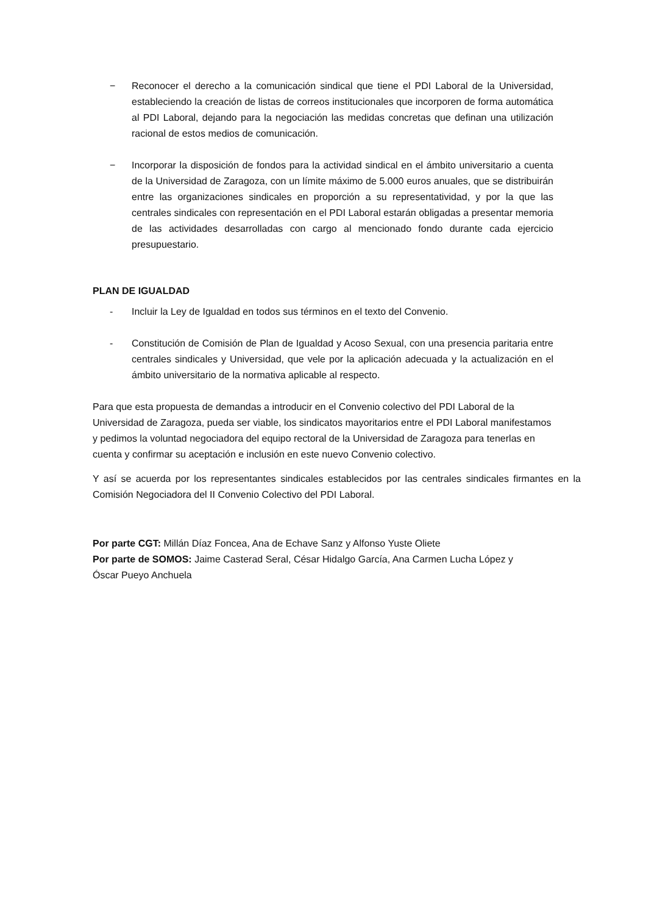− Reconocer el derecho a la comunicación sindical que tiene el PDI Laboral de la Universidad, estableciendo la creación de listas de correos institucionales que incorporen de forma automática al PDI Laboral, dejando para la negociación las medidas concretas que definan una utilización racional de estos medios de comunicación.
− Incorporar la disposición de fondos para la actividad sindical en el ámbito universitario a cuenta de la Universidad de Zaragoza, con un límite máximo de 5.000 euros anuales, que se distribuirán entre las organizaciones sindicales en proporción a su representatividad, y por la que las centrales sindicales con representación en el PDI Laboral estarán obligadas a presentar memoria de las actividades desarrolladas con cargo al mencionado fondo durante cada ejercicio presupuestario.
PLAN DE IGUALDAD
- Incluir la Ley de Igualdad en todos sus términos en el texto del Convenio.
- Constitución de Comisión de Plan de Igualdad y Acoso Sexual, con una presencia paritaria entre centrales sindicales y Universidad, que vele por la aplicación adecuada y la actualización en el ámbito universitario de la normativa aplicable al respecto.
Para que esta propuesta de demandas a introducir en el Convenio colectivo del PDI Laboral de la Universidad de Zaragoza, pueda ser viable, los sindicatos mayoritarios entre el PDI Laboral manifestamos y pedimos la voluntad negociadora del equipo rectoral de la Universidad de Zaragoza para tenerlas en cuenta y confirmar su aceptación e inclusión en este nuevo Convenio colectivo.
Y así se acuerda por los representantes sindicales establecidos por las centrales sindicales firmantes en la Comisión Negociadora del II Convenio Colectivo del PDI Laboral.
Por parte CGT: Millán Díaz Foncea, Ana de Echave Sanz y Alfonso Yuste Oliete
Por parte de SOMOS: Jaime Casterad Seral, César Hidalgo García, Ana Carmen Lucha López y
Óscar Pueyo Anchuela